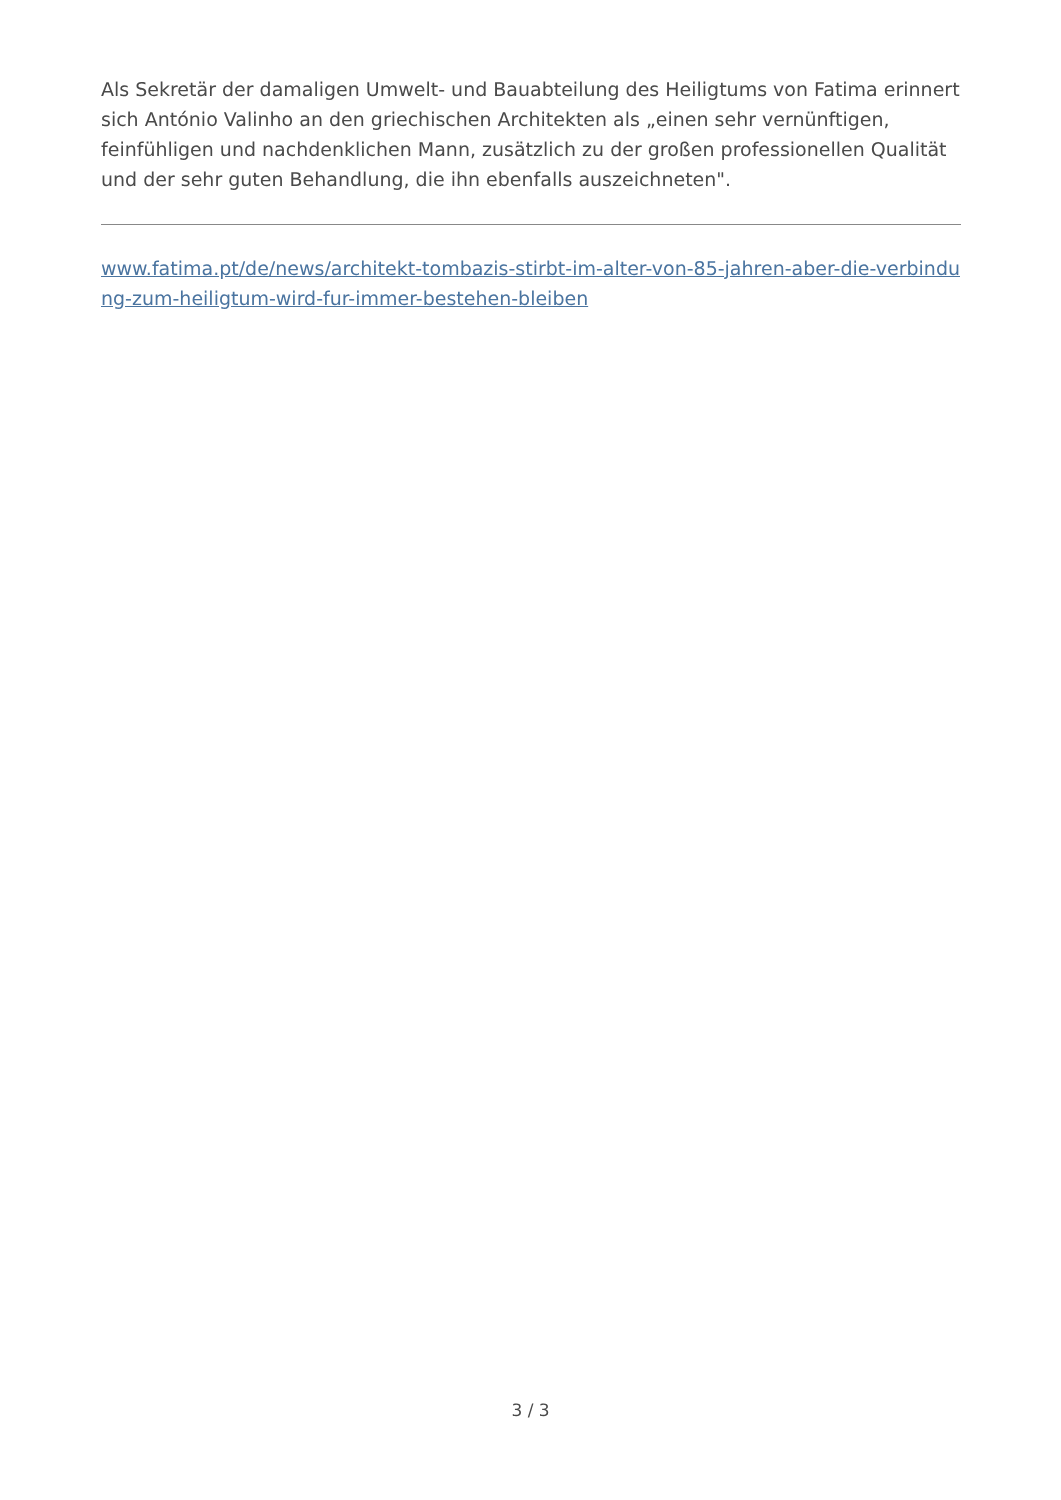Als Sekretär der damaligen Umwelt- und Bauabteilung des Heiligtums von Fatima erinnert sich António Valinho an den griechischen Architekten als „einen sehr vernünftigen, feinfühligen und nachdenklichen Mann, zusätzlich zu der großen professionellen Qualität und der sehr guten Behandlung, die ihn ebenfalls auszeichneten".
www.fatima.pt/de/news/architekt-tombazis-stirbt-im-alter-von-85-jahren-aber-die-verbindung-zum-heiligtum-wird-fur-immer-bestehen-bleiben
3 / 3